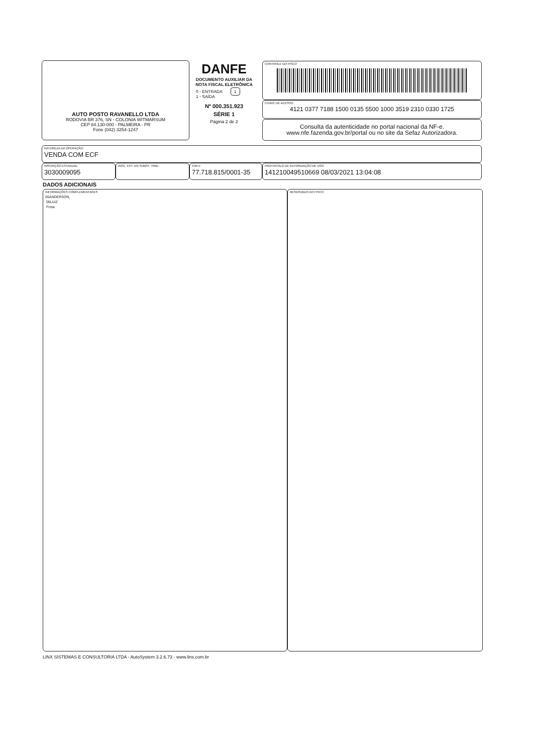AUTO POSTO RAVANELLO LTDA
RODOVIA BR 376, SN - COLONIA WITMARSUM
CEP 84.130-000 - PALMEIRA - PR
Fone (042) 3254-1247
DANFE
DOCUMENTO AUXILIAR DA
NOTA FISCAL ELETRÔNICA
0 - ENTRADA 1
1 - SAÍDA
Nº 000.351.923
SÉRIE 1
Página 2 de 2
CONTROLE DO FISCO
CHAVE DE ACESSO
4121 0377 7188 1500 0135 5500 1000 3519 2310 0330 1725
Consulta da autenticidade no portal nacional da NF-e.
www.nfe.fazenda.gov.br/portal ou no site da Sefaz Autorizadora.
NATUREZA DA OPERAÇÃO:
VENDA COM ECF
INSCRIÇÃO ESTADUAL:
3030009095
INSC. EST. DO SUBST. TRIB.:
CNPJ:
77.718.815/0001-35
PROTOCOLO DE AUTORIZAÇÃO DE USO
141210049510669 08/03/2021 13:04:08
DADOS ADICIONAIS
INFORMAÇÕES COMPLEMENTARES
05ANDERSON,
05LUIZ
Frota:
RESERVADO AO FISCO
LINX SISTEMAS E CONSULTORIA LTDA - AutoSystem 3.2.6.73 - www.linx.com.br